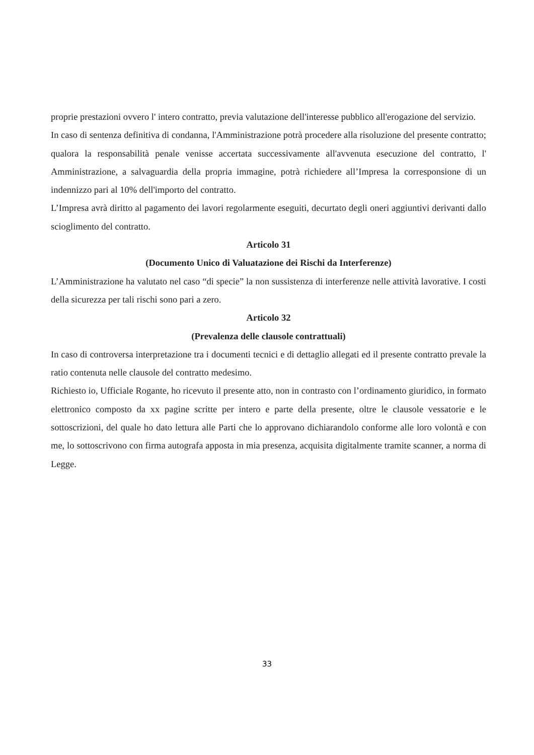proprie prestazioni ovvero l' intero contratto, previa valutazione dell'interesse pubblico all'erogazione del servizio.
In caso di sentenza definitiva di condanna, l'Amministrazione potrà procedere alla risoluzione del presente contratto; qualora la responsabilità penale venisse accertata successivamente all'avvenuta esecuzione del contratto, l' Amministrazione, a salvaguardia della propria immagine, potrà richiedere all’Impresa la corresponsione di un indennizzo pari al 10% dell'importo del contratto.
L’Impresa avrà diritto al pagamento dei lavori regolarmente eseguiti, decurtato degli oneri aggiuntivi derivanti dallo scioglimento del contratto.
Articolo 31
(Documento Unico di Valuatazione dei Rischi da Interferenze)
L’Amministrazione ha valutato nel caso “di specie” la non sussistenza di interferenze nelle attività lavorative. I costi della sicurezza per tali rischi sono pari a zero.
Articolo 32
(Prevalenza delle clausole contrattuali)
In caso di controversa interpretazione tra i documenti tecnici e di dettaglio allegati ed il presente contratto prevale la ratio contenuta nelle clausole del contratto medesimo.
Richiesto io, Ufficiale Rogante, ho ricevuto il presente atto, non in contrasto con l’ordinamento giuridico, in formato elettronico composto da xx pagine scritte per intero e parte della presente, oltre le clausole vessatorie e le sottoscrizioni, del quale ho dato lettura alle Parti che lo approvano dichiarandolo conforme alle loro volontà e con me, lo sottoscrivono con firma autografa apposta in mia presenza, acquisita digitalmente tramite scanner, a norma di Legge.
33